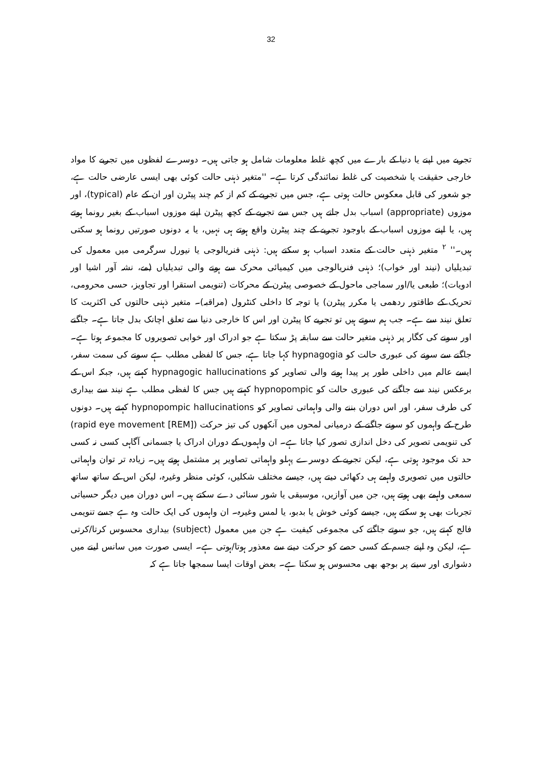32
تجربے میں اپنے یا دنیا کے بارے میں کچھ غلط معلومات شامل ہو جاتی ہیں۔ دوسرے لفظوں میں تجربے کا مواد خارجی حقیقت یا شخصیت کی غلط نمائندگی کرتا ہے۔ ''متغیر ذہنی حالت کوئی بھی ایسی عارضی حالت ہے، جو شعور کی قابل معکوس حالت ہوتی ہے، جس میں تجربے کے کم از کم چند پیٹرن اور ان کے عام (typical)، اور موزوں (appropriate) اسباب بدل جاتے ہیں جس سے تجربے کے کچھ پیٹرن اپنے موزوں اسباب کے بغیر رونما ہوتے ہیں، یا اپنے موزوں اسباب کے باوجود تجربے کے چند پیٹرن واقع ہوتے ہی نہیں، یا یہ دونوں صورتیں رونما ہو سکتی ہیں۔'' <sup>۲</sup> متغیر ذہنی حالت کے متعدد اسباب ہو سکتے ہیں: ذہنی فنریالوجی یا نیورل سرگرمی میں معمول کی تبدیلیاں (نیند اور خواب)؛ ذہنی فنریالوجی میں کیمیائی محرک سے ہونے والی تبدیلیاں (مے، نشہ آور اشیا اور ادویات)؛ طبعی یا/اور سماجی ماحول کے خصوصی پیٹرن کے محرکات (تنویمی استقرا اور تجاویز، حسی محرومی، تحریک کے طاقتور ردھمی یا مکرر پیٹرن) یا توجہ کا داخلی کنٹرول (مراقبہ)۔ متغیر ذہنی حالتوں کی اکثریت کا تعلق نیند سے ہے۔ جب ہم سوتے ہیں تو تجربے کا پیٹرن اور اس کا خارجی دنیا سے تعلق اچانک بدل جاتا ہے۔ جاگنے اور سونے کی کگار پر ذہنی متغیر حالت سے سابقہ پڑ سکتا ہے جو ادراک اور خوابی تصویروں کا مجموعہ ہوتا ہے۔ جاگنے سے سونے کی عبوری حالت کو hypnagogia کہا جاتا ہے، جس کا لفظی مطلب ہے سونے کی سمت سفر، ایسے عالم میں داخلی طور پر پیدا ہونے والی تصاویر کو hypnagogic hallucinations کہتے ہیں، جبکہ اس کے برعکس نیند سے جاگنے کی عبوری حالت کو hypnopompic کہتے ہیں جس کا لفظی مطلب ہے نیند سے بیداری کی طرف سفر، اور اس دوران بننے والی واہماتی تصاویر کو hypnopompic hallucinations کہتے ہیں۔ دونوں طرح کے واہموں کو سونے جاگنے کے درمیانی لمحوں میں آنکھوں کی تیز حرکت (rapid eye movement [REM]) کی تنویمی تصویر کی دخل اندازی تصور کیا جاتا ہے۔ ان واہموں کے دوران ادراک یا جسمانی آگاہی کسی نہ کسی حد تک موجود ہوتی ہے، لیکن تجربے کے دوسرے پہلو واہماتی تصاویر پر مشتمل ہوتے ہیں۔ زیادہ تر توان واہماتی حالتوں میں تصویری واہمے ہی دکھائی دیتے ہیں، جیسے مختلف شکلیں، کوئی منظر وغیرہ، لیکن اس کے ساتھ ساتھ سمعی واہمے بھی ہوتے ہیں، جن میں آوازیں، موسیقی یا شور سنائی دے سکتے ہیں۔ اس دوران میں دیگر حسیاتی تجربات بھی ہو سکتے ہیں، جیسے کوئی خوش یا بدبو، یا لمس وغیرہ۔ ان واہموں کی ایک حالت وہ ہے جسے تنویمی فالج کہتے ہیں، جو سوتے جاگتے کی مجموعی کیفیت ہے جن میں معمول (subject) بیداری محسوس کرتا/کرتی ہے، لیکن وہ اپنے جسم کے کسی حصے کو حرکت دینے سے معذور ہوتا/ہوتی ہے۔ ایسی صورت میں سانس لینے میں دشواری اور سینے پر بوجھ بھی محسوس ہو سکتا ہے۔ بعض اوقات ایسا سمجھا جاتا ہے کہ